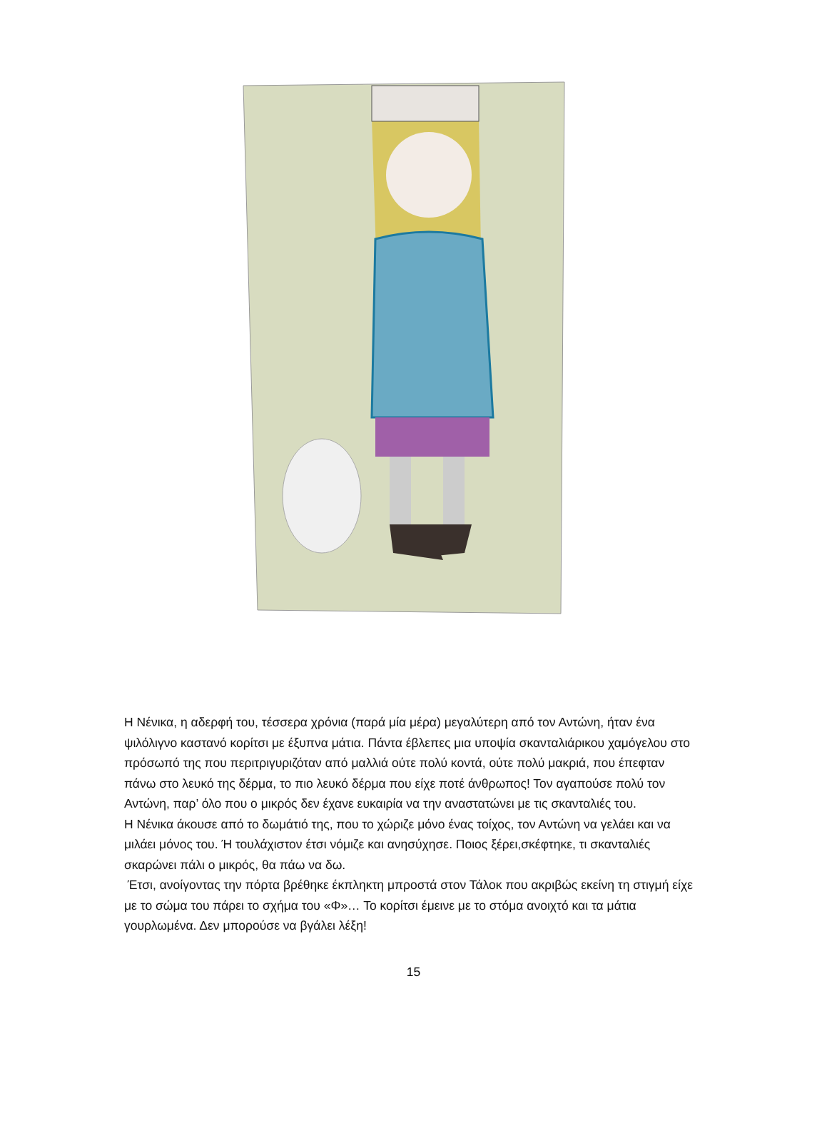Η Νένικα, η αδερφή του, τέσσερα χρόνια (παρά μία μέρα) μεγαλύτερη από τον Αντώνη, ήταν ένα ψιλόλιγνο καστανό κορίτσι με έξυπνα μάτια. Πάντα έβλεπες μια υποψία σκανταλιάρικου χαμόγελου στο πρόσωπό της που περιτριγυριζόταν από μαλλιά ούτε πολύ κοντά, ούτε πολύ μακριά, που έπεφταν πάνω στο λευκό της δέρμα, το πιο λευκό δέρμα που είχε ποτέ άνθρωπος! Τον αγαπούσε πολύ τον Αντώνη, παρ’ όλο που ο μικρός δεν έχανε ευκαιρία να την αναστατώνει με τις σκανταλιές του.
Η Νένικα άκουσε από το δωμάτιό της, που το χώριζε μόνο ένας τοίχος, τον Αντώνη να γελάει και να μιλάει μόνος του. Ή τουλάχιστον έτσι νόμιζε και ανησύχησε. Ποιος ξέρει,σκέφτηκε, τι σκανταλιές σκαρώνει πάλι ο μικρός, θα πάω να δω.
Έτσι, ανοίγοντας την πόρτα βρέθηκε έκπληκτη μπροστά στον Τάλοκ που ακριβώς εκείνη τη στιγμή είχε με το σώμα του πάρει το σχήμα του «Φ»… Το κορίτσι έμεινε με το στόμα ανοιχτό και τα μάτια γουρλωμένα. Δεν μπορούσε να βγάλει λέξη!
15